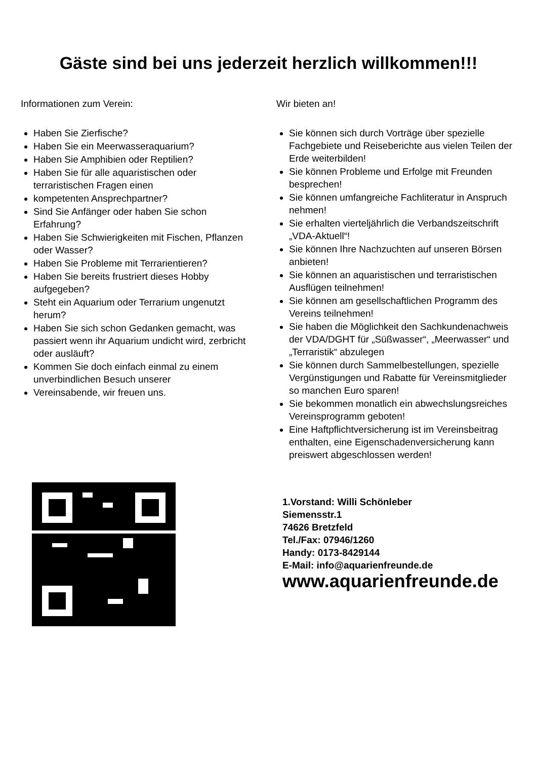Gäste sind bei uns jederzeit herzlich willkommen!!!
Informationen zum Verein:
Haben Sie Zierfische?
Haben Sie ein Meerwasseraquarium?
Haben Sie Amphibien oder Reptilien?
Haben Sie für alle aquaristischen oder terraristischen Fragen einen
kompetenten Ansprechpartner?
Sind Sie Anfänger oder haben Sie schon Erfahrung?
Haben Sie Schwierigkeiten mit Fischen, Pflanzen oder Wasser?
Haben Sie Probleme mit Terrarientieren?
Haben Sie bereits frustriert dieses Hobby aufgegeben?
Steht ein Aquarium oder Terrarium ungenutzt herum?
Haben Sie sich schon Gedanken gemacht, was passiert wenn ihr Aquarium undicht wird, zerbricht oder ausläuft?
Kommen Sie doch einfach einmal zu einem unverbindlichen Besuch unserer
Vereinsabende, wir freuen uns.
Wir bieten an!
Sie können sich durch Vorträge über spezielle Fachgebiete und Reiseberichte aus vielen Teilen der Erde weiterbilden!
Sie können Probleme und Erfolge mit Freunden besprechen!
Sie können umfangreiche Fachliteratur in Anspruch nehmen!
Sie erhalten vierteljährlich die Verbandszeitschrift „VDA-Aktuell“!
Sie können Ihre Nachzuchten auf unseren Börsen anbieten!
Sie können an aquaristischen und terraristischen Ausflügen teilnehmen!
Sie können am gesellschaftlichen Programm des Vereins teilnehmen!
Sie haben die Möglichkeit den Sachkundenachweis der VDA/DGHT für „Süßwasser“, „Meerwasser“ und „Terraristik“ abzulegen
Sie können durch Sammelbestellungen, spezielle Vergünstigungen und Rabatte für Vereinsmitglieder so manchen Euro sparen!
Sie bekommen monatlich ein abwechslungsreiches Vereinsprogramm geboten!
Eine Haftpflichtversicherung ist im Vereinsbeitrag enthalten, eine Eigenschadenversicherung kann preiswert abgeschlossen werden!
1.Vorstand: Willi Schönleber
Siemensstr.1
74626 Bretzfeld
Tel./Fax: 07946/1260
Handy: 0173-8429144
E-Mail: info@aquarienfreunde.de
www.aquarienfreunde.de